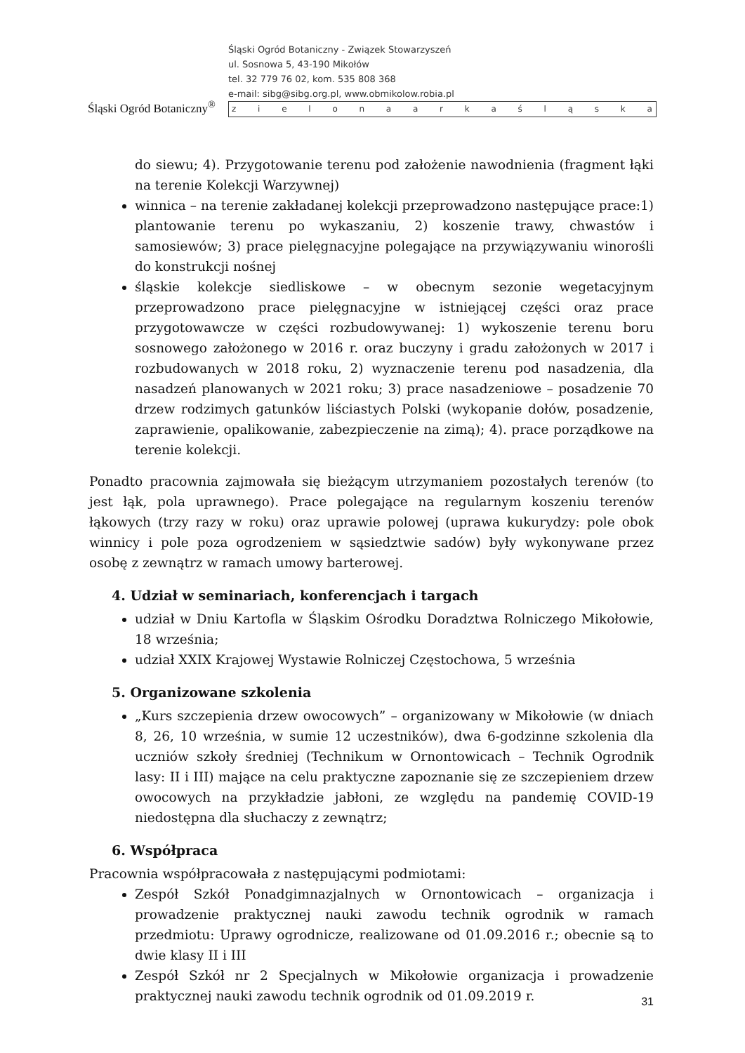Śląski Ogród Botaniczny<sup>®</sup>
Śląski Ogród Botaniczny - Związek Stowarzyszeń
ul. Sosnowa 5, 43-190 Mikołów
tel. 32 779 76 02, kom. 535 808 368
e-mail: sibg@sibg.org.pl, www.obmikolow.robia.pl
z i e l o n a a r k a ś l ą s k a
do siewu; 4). Przygotowanie terenu pod założenie nawodnienia (fragment łąki na terenie Kolekcji Warzywnej)
winnica – na terenie zakładanej kolekcji przeprowadzono następujące prace:1) plantowanie terenu po wykaszaniu, 2) koszenie trawy, chwastów i samosiewów; 3) prace pielęgnacyjne polegające na przywiązywaniu winorośli do konstrukcji nośnej
śląskie kolekcje siedliskowe – w obecnym sezonie wegetacyjnym przeprowadzono prace pielęgnacyjne w istniejącej części oraz prace przygotowawcze w części rozbudowywanej: 1) wykoszenie terenu boru sosnowego założonego w 2016 r. oraz buczyny i gradu założonych w 2017 i rozbudowanych w 2018 roku, 2) wyznaczenie terenu pod nasadzenia, dla nasadzeń planowanych w 2021 roku; 3) prace nasadzeniowe – posadzenie 70 drzew rodzimych gatunków liściastych Polski (wykopanie dołów, posadzenie, zaprawienie, opalikowanie, zabezpieczenie na zimą); 4). prace porządkowe na terenie kolekcji.
Ponadto pracownia zajmowała się bieżącym utrzymaniem pozostałych terenów (to jest łąk, pola uprawnego). Prace polegające na regularnym koszeniu terenów łąkowych (trzy razy w roku) oraz uprawie polowej (uprawa kukurydzy: pole obok winnicy i pole poza ogrodzeniem w sąsiedztwie sadów) były wykonywane przez osobę z zewnątrz w ramach umowy barterowej.
4. Udział w seminariach, konferencjach i targach
udział w Dniu Kartofla w Śląskim Ośrodku Doradztwa Rolniczego Mikołowie, 18 września;
udział XXIX Krajowej Wystawie Rolniczej Częstochowa, 5 września
5. Organizowane szkolenia
„Kurs szczepienia drzew owocowych” – organizowany w Mikołowie (w dniach 8, 26, 10 września, w sumie 12 uczestników), dwa 6-godzinne szkolenia dla uczniów szkoły średniej (Technikum w Ornontowicach – Technik Ogrodnik lasy: II i III) mające na celu praktyczne zapoznanie się ze szczepieniem drzew owocowych na przykładzie jabłoni, ze względu na pandemię COVID-19 niedostępna dla słuchaczy z zewnątrz;
6. Współpraca
Pracownia współpracowała z następującymi podmiotami:
Zespół Szkół Ponadgimnazjalnych w Ornontowicach – organizacja i prowadzenie praktycznej nauki zawodu technik ogrodnik w ramach przedmiotu: Uprawy ogrodnicze, realizowane od 01.09.2016 r.; obecnie są to dwie klasy II i III
Zespół Szkół nr 2 Specjalnych w Mikołowie organizacja i prowadzenie praktycznej nauki zawodu technik ogrodnik od 01.09.2019 r.
31